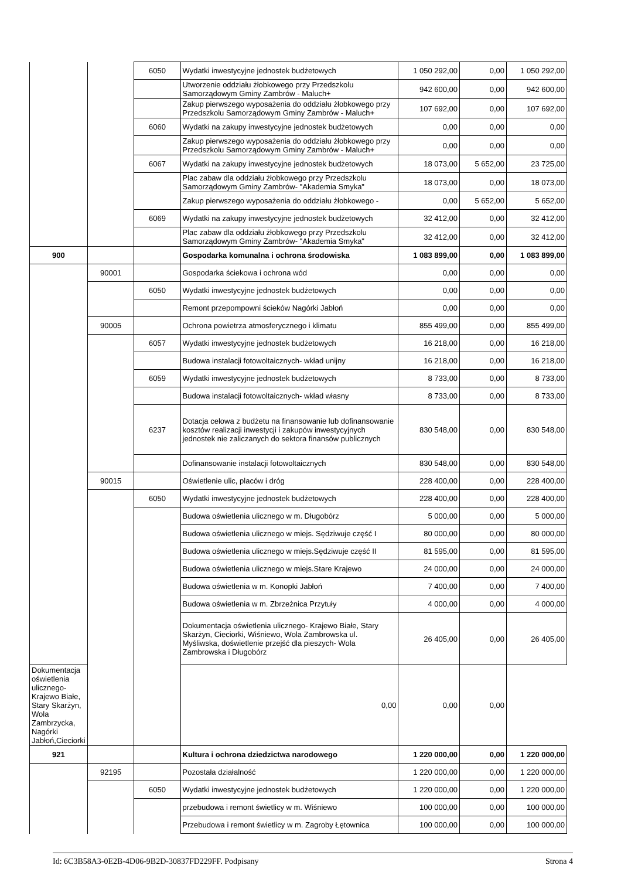| | | 6050 | Wydatki inwestycyjne jednostek budżetowych | 1 050 292,00 | 0,00 | 1 050 292,00 |
| | | | Utworzenie oddziału żłobkowego przy Przedszkolu Samorządowym Gminy Zambrów - Maluch+ | 942 600,00 | 0,00 | 942 600,00 |
| | | | Zakup pierwszego wyposażenia do oddziału żłobkowego przy Przedszkolu Samorządowym Gminy Zambrów - Maluch+ | 107 692,00 | 0,00 | 107 692,00 |
| | | 6060 | Wydatki na zakupy inwestycyjne jednostek budżetowych | 0,00 | 0,00 | 0,00 |
| | | | Zakup pierwszego wyposażenia do oddziału żłobkowego przy Przedszkolu Samorządowym Gminy Zambrów - Maluch+ | 0,00 | 0,00 | 0,00 |
| | | 6067 | Wydatki na zakupy inwestycyjne jednostek budżetowych | 18 073,00 | 5 652,00 | 23 725,00 |
| | | | Plac zabaw dla oddziału żłobkowego przy Przedszkolu Samorządowym Gminy Zambrów- "Akademia Smyka" | 18 073,00 | 0,00 | 18 073,00 |
| | | | Zakup pierwszego wyposażenia do oddziału żłobkowego - | 0,00 | 5 652,00 | 5 652,00 |
| | | 6069 | Wydatki na zakupy inwestycyjne jednostek budżetowych | 32 412,00 | 0,00 | 32 412,00 |
| | | | Plac zabaw dla oddziału żłobkowego przy Przedszkolu Samorządowym Gminy Zambrów- "Akademia Smyka" | 32 412,00 | 0,00 | 32 412,00 |
| 900 | | | Gospodarka komunalna i ochrona środowiska | 1 083 899,00 | 0,00 | 1 083 899,00 |
| | 90001 | | Gospodarka ściekowa i ochrona wód | 0,00 | 0,00 | 0,00 |
| | | 6050 | Wydatki inwestycyjne jednostek budżetowych | 0,00 | 0,00 | 0,00 |
| | | | Remont przepompowni ścieków Nagórki Jabłoń | 0,00 | 0,00 | 0,00 |
| | 90005 | | Ochrona powietrza atmosferycznego i klimatu | 855 499,00 | 0,00 | 855 499,00 |
| | | 6057 | Wydatki inwestycyjne jednostek budżetowych | 16 218,00 | 0,00 | 16 218,00 |
| | | | Budowa instalacji fotowoltaicznych- wkład unijny | 16 218,00 | 0,00 | 16 218,00 |
| | | 6059 | Wydatki inwestycyjne jednostek budżetowych | 8 733,00 | 0,00 | 8 733,00 |
| | | | Budowa instalacji fotowoltaicznych- wkład własny | 8 733,00 | 0,00 | 8 733,00 |
| | | 6237 | Dotacja celowa z budżetu na finansowanie lub dofinansowanie kosztów realizacji inwestycji i zakupów inwestycyjnych jednostek nie zaliczanych do sektora finansów publicznych | 830 548,00 | 0,00 | 830 548,00 |
| | | | Dofinansowanie instalacji fotowoltaicznych | 830 548,00 | 0,00 | 830 548,00 |
| | 90015 | | Oświetlenie ulic, placów i dróg | 228 400,00 | 0,00 | 228 400,00 |
| | | 6050 | Wydatki inwestycyjne jednostek budżetowych | 228 400,00 | 0,00 | 228 400,00 |
| | | | Budowa oświetlenia ulicznego w m. Długobórz | 5 000,00 | 0,00 | 5 000,00 |
| | | | Budowa oświetlenia ulicznego w miejs. Sędziwuje część I | 80 000,00 | 0,00 | 80 000,00 |
| | | | Budowa oświetlenia ulicznego w miejs.Sędziwuje część II | 81 595,00 | 0,00 | 81 595,00 |
| | | | Budowa oświetlenia ulicznego w miejs.Stare Krajewo | 24 000,00 | 0,00 | 24 000,00 |
| | | | Budowa oświetlenia w m. Konopki Jabłoń | 7 400,00 | 0,00 | 7 400,00 |
| | | | Budowa oświetlenia w m. Zbrzeżnica Przytuły | 4 000,00 | 0,00 | 4 000,00 |
| | | | Dokumentacja oświetlenia ulicznego- Krajewo Białe, Stary Skarżyn, Cieciorki, Wiśniewo, Wola Zambrowska ul. Myśliwska, doświetlenie przejść dla pieszych- Wola Zambrowska i Długobórz | 26 405,00 | 0,00 | 26 405,00 |
| Dokumentacja oświetlenia ulicznego- Krajewo Białe, Stary Skarżyn, Wola Zambrzycka, Nagórki Jabłoń,Cieciorki | | | 0,00 | 0,00 | 0,00 | |
| 921 | | | Kultura i ochrona dziedzictwa narodowego | 1 220 000,00 | 0,00 | 1 220 000,00 |
| | 92195 | | Pozostała działalność | 1 220 000,00 | 0,00 | 1 220 000,00 |
| | | 6050 | Wydatki inwestycyjne jednostek budżetowych | 1 220 000,00 | 0,00 | 1 220 000,00 |
| | | | przebudowa i remont świetlicy w m. Wiśniewo | 100 000,00 | 0,00 | 100 000,00 |
| | | | Przebudowa i remont świetlicy w m. Zagroby Łętownica | 100 000,00 | 0,00 | 100 000,00 |
Id: 6C3B58A3-0E2B-4D06-9B2D-30837FD229FF. Podpisany Strona 4